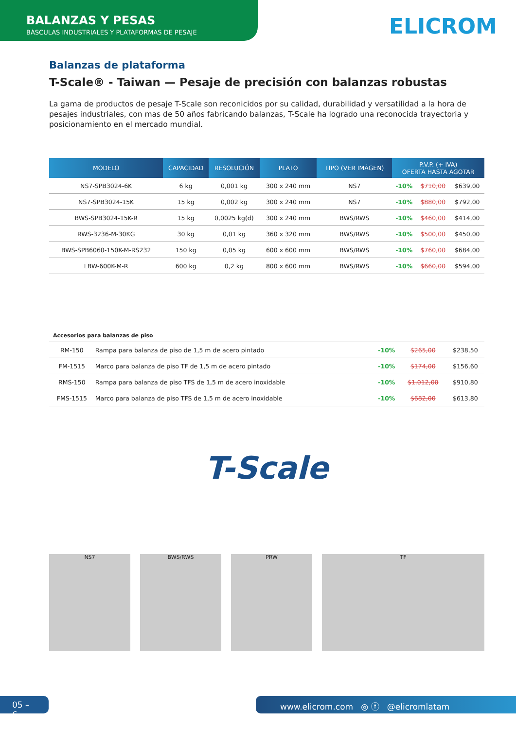BALANZAS Y PESAS
BÁSCULAS INDUSTRIALES Y PLATAFORMAS DE PESAJE
ELICROM
Balanzas de plataforma
T-Scale® - Taiwan — Pesaje de precisión con balanzas robustas
La gama de productos de pesaje T-Scale son reconicidos por su calidad, durabilidad y versatilidad a la hora de pesajes industriales, con mas de 50 años fabricando balanzas, T-Scale ha logrado una reconocida trayectoria y posicionamiento en el mercado mundial.
| MODELO | CAPACIDAD | RESOLUCIÓN | PLATO | TIPO (VER IMÁGEN) | P.V.P. (+ IVA) OFERTA HASTA AGOTAR | | |
| --- | --- | --- | --- | --- | --- | --- | --- |
| NS7-SPB3024-6K | 6 kg | 0,001 kg | 300 x 240 mm | NS7 | -10% | $710,00 | $639,00 |
| NS7-SPB3024-15K | 15 kg | 0,002 kg | 300 x 240 mm | NS7 | -10% | $880,00 | $792,00 |
| BWS-SPB3024-15K-R | 15 kg | 0,0025 kg(d) | 300 x 240 mm | BWS/RWS | -10% | $460,00 | $414,00 |
| RWS-3236-M-30KG | 30 kg | 0,01 kg | 360 x 320 mm | BWS/RWS | -10% | $500,00 | $450,00 |
| BWS-SPB6060-150K-M-RS232 | 150 kg | 0,05 kg | 600 x 600 mm | BWS/RWS | -10% | $760,00 | $684,00 |
| LBW-600K-M-R | 600 kg | 0,2 kg | 800 x 600 mm | BWS/RWS | -10% | $660,00 | $594,00 |
Accesorios para balanzas de piso
| RM-150 | Rampa para balanza de piso de 1,5 m de acero pintado | -10% | $265,00 | $238,50 |
| FM-1515 | Marco para balanza de piso TF de 1,5 m de acero pintado | -10% | $174,00 | $156,60 |
| RMS-150 | Rampa para balanza de piso TFS de 1,5 m de acero inoxidable | -10% | $1.012,00 | $910,80 |
| FMS-1515 | Marco para balanza de piso TFS de 1,5 m de acero inoxidable | -10% | $682,00 | $613,80 |
T-Scale
NS7
BWS/RWS
PRW
TF
05 – 6
www.elicrom.com ◎ ⓕ @elicromlatam